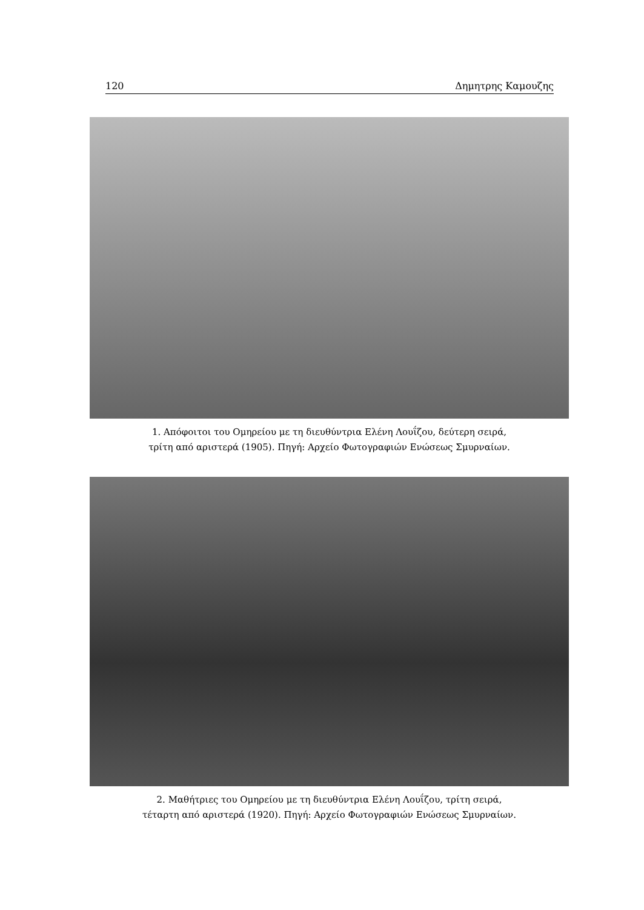120 Δημητρης Καμουζης
1. Απόφοιτοι του Ομηρείου με τη διευθύντρια Ελένη Λουΐζου, δεύτερη σειρά,
τρίτη από αριστερά (1905). Πηγή: Αρχείο Φωτογραφιών Ενώσεως Σμυρναίων.
2. Μαθήτριες του Ομηρείου με τη διευθύντρια Ελένη Λουΐζου, τρίτη σειρά,
τέταρτη από αριστερά (1920). Πηγή: Αρχείο Φωτογραφιών Ενώσεως Σμυρναίων.